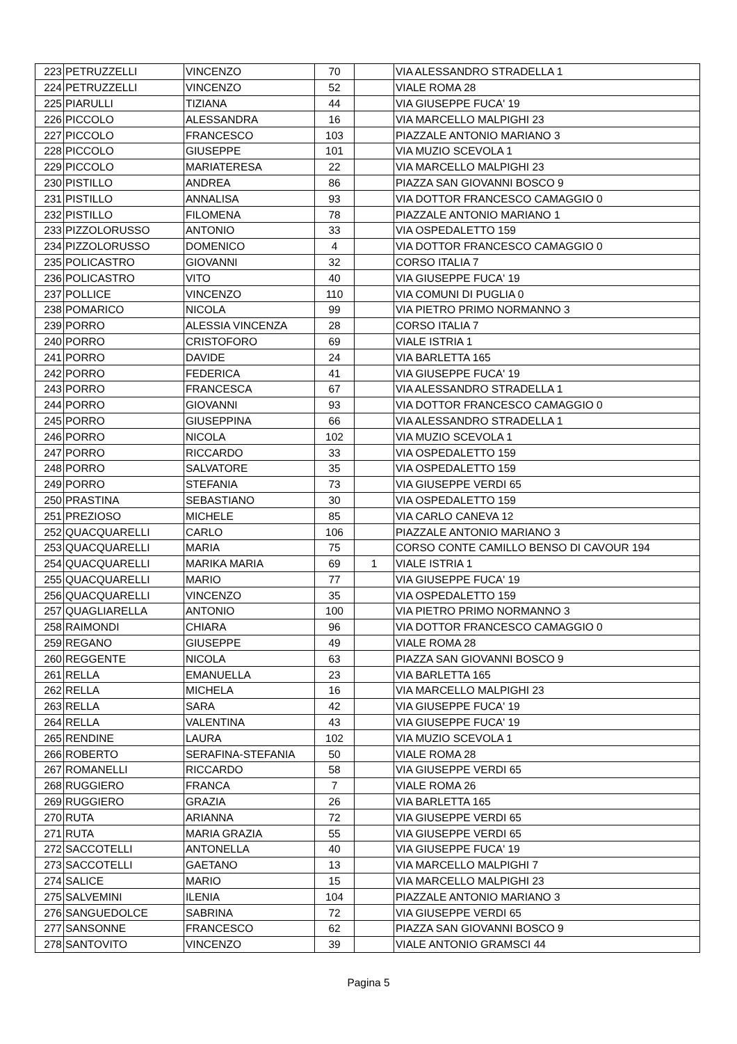| 223 | PETRUZZELLI | VINCENZO | 70 | | VIA ALESSANDRO STRADELLA 1 |
| 224 | PETRUZZELLI | VINCENZO | 52 | | VIALE ROMA 28 |
| 225 | PIARULLI | TIZIANA | 44 | | VIA GIUSEPPE FUCA' 19 |
| 226 | PICCOLO | ALESSANDRA | 16 | | VIA MARCELLO MALPIGHI 23 |
| 227 | PICCOLO | FRANCESCO | 103 | | PIAZZALE ANTONIO MARIANO 3 |
| 228 | PICCOLO | GIUSEPPE | 101 | | VIA MUZIO SCEVOLA 1 |
| 229 | PICCOLO | MARIATERESA | 22 | | VIA MARCELLO MALPIGHI 23 |
| 230 | PISTILLO | ANDREA | 86 | | PIAZZA SAN GIOVANNI BOSCO 9 |
| 231 | PISTILLO | ANNALISA | 93 | | VIA DOTTOR FRANCESCO CAMAGGIO 0 |
| 232 | PISTILLO | FILOMENA | 78 | | PIAZZALE ANTONIO MARIANO 1 |
| 233 | PIZZOLORUSSO | ANTONIO | 33 | | VIA OSPEDALETTO 159 |
| 234 | PIZZOLORUSSO | DOMENICO | 4 | | VIA DOTTOR FRANCESCO CAMAGGIO 0 |
| 235 | POLICASTRO | GIOVANNI | 32 | | CORSO ITALIA 7 |
| 236 | POLICASTRO | VITO | 40 | | VIA GIUSEPPE FUCA' 19 |
| 237 | POLLICE | VINCENZO | 110 | | VIA COMUNI DI PUGLIA 0 |
| 238 | POMARICO | NICOLA | 99 | | VIA PIETRO PRIMO NORMANNO 3 |
| 239 | PORRO | ALESSIA VINCENZA | 28 | | CORSO ITALIA 7 |
| 240 | PORRO | CRISTOFORO | 69 | | VIALE ISTRIA 1 |
| 241 | PORRO | DAVIDE | 24 | | VIA BARLETTA 165 |
| 242 | PORRO | FEDERICA | 41 | | VIA GIUSEPPE FUCA' 19 |
| 243 | PORRO | FRANCESCA | 67 | | VIA ALESSANDRO STRADELLA 1 |
| 244 | PORRO | GIOVANNI | 93 | | VIA DOTTOR FRANCESCO CAMAGGIO 0 |
| 245 | PORRO | GIUSEPPINA | 66 | | VIA ALESSANDRO STRADELLA 1 |
| 246 | PORRO | NICOLA | 102 | | VIA MUZIO SCEVOLA 1 |
| 247 | PORRO | RICCARDO | 33 | | VIA OSPEDALETTO 159 |
| 248 | PORRO | SALVATORE | 35 | | VIA OSPEDALETTO 159 |
| 249 | PORRO | STEFANIA | 73 | | VIA GIUSEPPE VERDI 65 |
| 250 | PRASTINA | SEBASTIANO | 30 | | VIA OSPEDALETTO 159 |
| 251 | PREZIOSO | MICHELE | 85 | | VIA CARLO CANEVA 12 |
| 252 | QUACQUARELLI | CARLO | 106 | | PIAZZALE ANTONIO MARIANO 3 |
| 253 | QUACQUARELLI | MARIA | 75 | | CORSO CONTE CAMILLO BENSO DI CAVOUR 194 |
| 254 | QUACQUARELLI | MARIKA MARIA | 69 | 1 | VIALE ISTRIA 1 |
| 255 | QUACQUARELLI | MARIO | 77 | | VIA GIUSEPPE FUCA' 19 |
| 256 | QUACQUARELLI | VINCENZO | 35 | | VIA OSPEDALETTO 159 |
| 257 | QUAGLIARELLA | ANTONIO | 100 | | VIA PIETRO PRIMO NORMANNO 3 |
| 258 | RAIMONDI | CHIARA | 96 | | VIA DOTTOR FRANCESCO CAMAGGIO 0 |
| 259 | REGANO | GIUSEPPE | 49 | | VIALE ROMA 28 |
| 260 | REGGENTE | NICOLA | 63 | | PIAZZA SAN GIOVANNI BOSCO 9 |
| 261 | RELLA | EMANUELLA | 23 | | VIA BARLETTA 165 |
| 262 | RELLA | MICHELA | 16 | | VIA MARCELLO MALPIGHI 23 |
| 263 | RELLA | SARA | 42 | | VIA GIUSEPPE FUCA' 19 |
| 264 | RELLA | VALENTINA | 43 | | VIA GIUSEPPE FUCA' 19 |
| 265 | RENDINE | LAURA | 102 | | VIA MUZIO SCEVOLA 1 |
| 266 | ROBERTO | SERAFINA-STEFANIA | 50 | | VIALE ROMA 28 |
| 267 | ROMANELLI | RICCARDO | 58 | | VIA GIUSEPPE VERDI 65 |
| 268 | RUGGIERO | FRANCA | 7 | | VIALE ROMA 26 |
| 269 | RUGGIERO | GRAZIA | 26 | | VIA BARLETTA 165 |
| 270 | RUTA | ARIANNA | 72 | | VIA GIUSEPPE VERDI 65 |
| 271 | RUTA | MARIA GRAZIA | 55 | | VIA GIUSEPPE VERDI 65 |
| 272 | SACCOTELLI | ANTONELLA | 40 | | VIA GIUSEPPE FUCA' 19 |
| 273 | SACCOTELLI | GAETANO | 13 | | VIA MARCELLO MALPIGHI 7 |
| 274 | SALICE | MARIO | 15 | | VIA MARCELLO MALPIGHI 23 |
| 275 | SALVEMINI | ILENIA | 104 | | PIAZZALE ANTONIO MARIANO 3 |
| 276 | SANGUEDOLCE | SABRINA | 72 | | VIA GIUSEPPE VERDI 65 |
| 277 | SANSONNE | FRANCESCO | 62 | | PIAZZA SAN GIOVANNI BOSCO 9 |
| 278 | SANTOVITO | VINCENZO | 39 | | VIALE ANTONIO GRAMSCI 44 |
Pagina 5